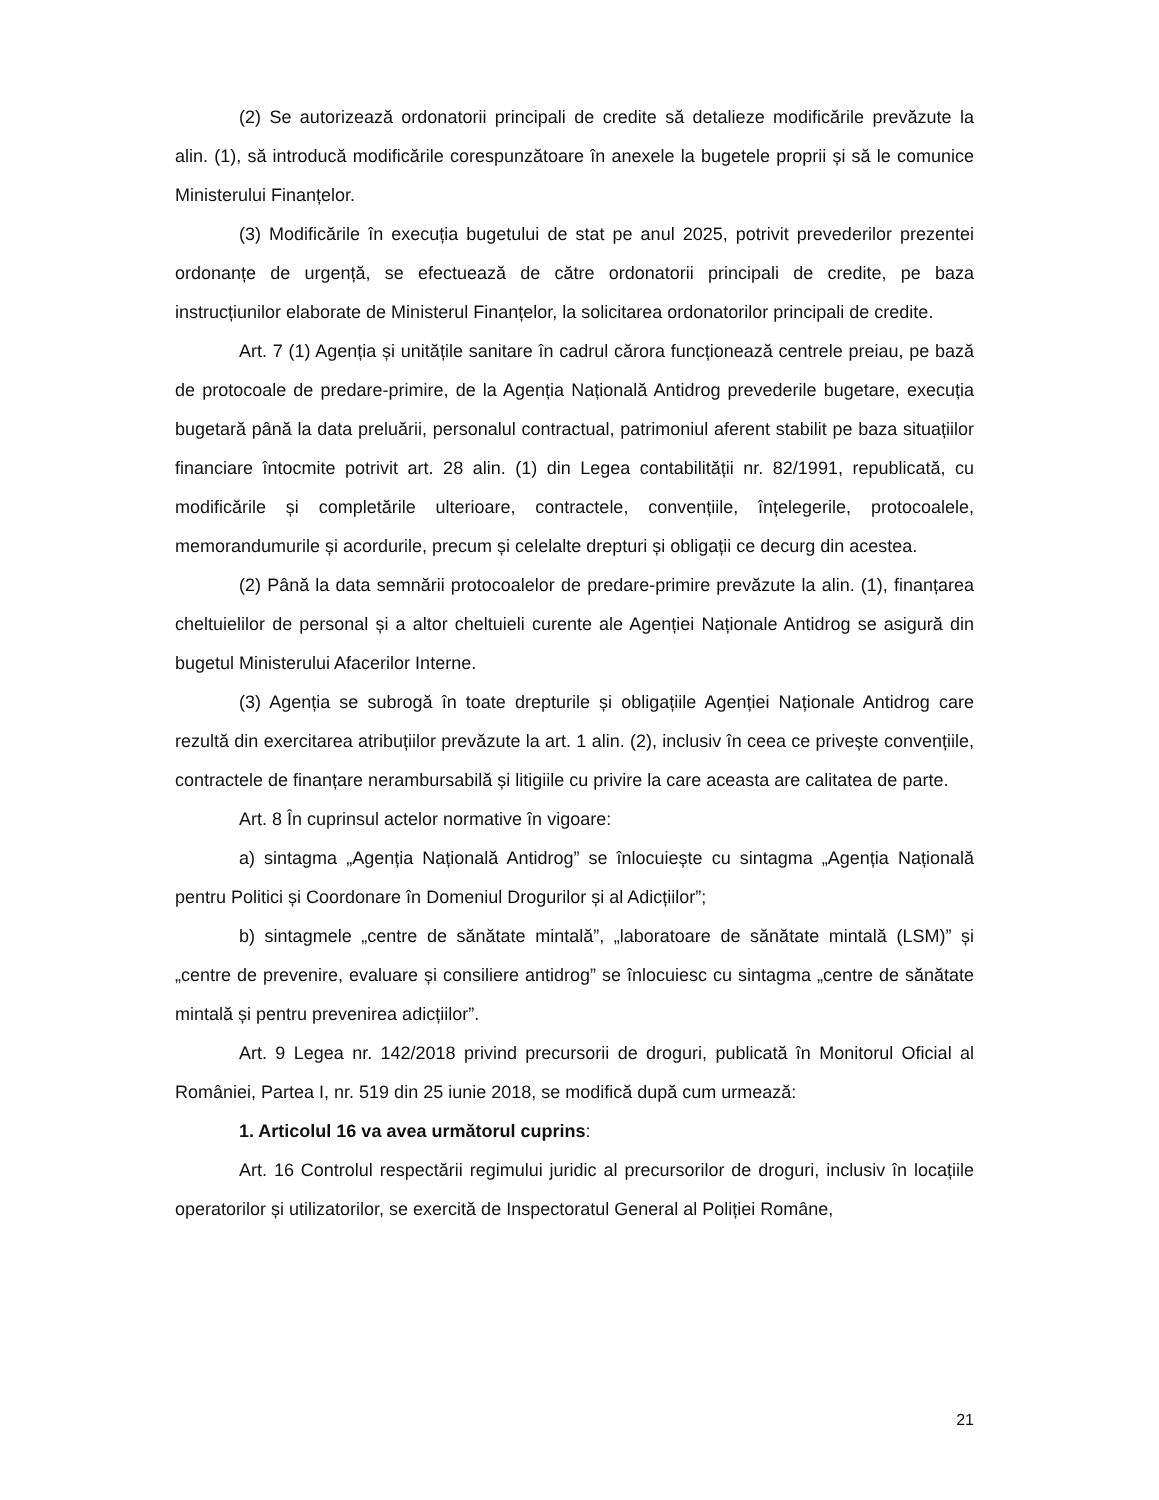(2) Se autorizează ordonatorii principali de credite să detalieze modificările prevăzute la alin. (1), să introducă modificările corespunzătoare în anexele la bugetele proprii și să le comunice Ministerului Finanțelor.
(3) Modificările în execuția bugetului de stat pe anul 2025, potrivit prevederilor prezentei ordonanțe de urgență, se efectuează de către ordonatorii principali de credite, pe baza instrucțiunilor elaborate de Ministerul Finanțelor, la solicitarea ordonatorilor principali de credite.
Art. 7 (1) Agenția și unitățile sanitare în cadrul cărora funcționează centrele preiau, pe bază de protocoale de predare-primire, de la Agenția Națională Antidrog prevederile bugetare, execuția bugetară până la data preluării, personalul contractual, patrimoniul aferent stabilit pe baza situațiilor financiare întocmite potrivit art. 28 alin. (1) din Legea contabilității nr. 82/1991, republicată, cu modificările și completările ulterioare, contractele, convențiile, înțelegerile, protocoalele, memorandumurile și acordurile, precum și celelalte drepturi și obligații ce decurg din acestea.
(2) Până la data semnării protocoalelor de predare-primire prevăzute la alin. (1), finanțarea cheltuielilor de personal și a altor cheltuieli curente ale Agenției Naționale Antidrog se asigură din bugetul Ministerului Afacerilor Interne.
(3) Agenția se subrogă în toate drepturile și obligațiile Agenției Naționale Antidrog care rezultă din exercitarea atribuțiilor prevăzute la art. 1 alin. (2), inclusiv în ceea ce privește convențiile, contractele de finanțare nerambursabilă și litigiile cu privire la care aceasta are calitatea de parte.
Art. 8 În cuprinsul actelor normative în vigoare:
a) sintagma „Agenția Națională Antidrog” se înlocuiește cu sintagma „Agenția Națională pentru Politici și Coordonare în Domeniul Drogurilor și al Adicțiilor”;
b) sintagmele „centre de sănătate mintală”, „laboratoare de sănătate mintală (LSM)” și „centre de prevenire, evaluare și consiliere antidrog” se înlocuiesc cu sintagma „centre de sănătate mintală și pentru prevenirea adicțiilor”.
Art. 9 Legea nr. 142/2018 privind precursorii de droguri, publicată în Monitorul Oficial al României, Partea I, nr. 519 din 25 iunie 2018, se modifică după cum urmează:
1. Articolul 16 va avea următorul cuprins:
Art. 16 Controlul respectării regimului juridic al precursorilor de droguri, inclusiv în locațiile operatorilor și utilizatorilor, se exercită de Inspectoratul General al Poliției Române,
21